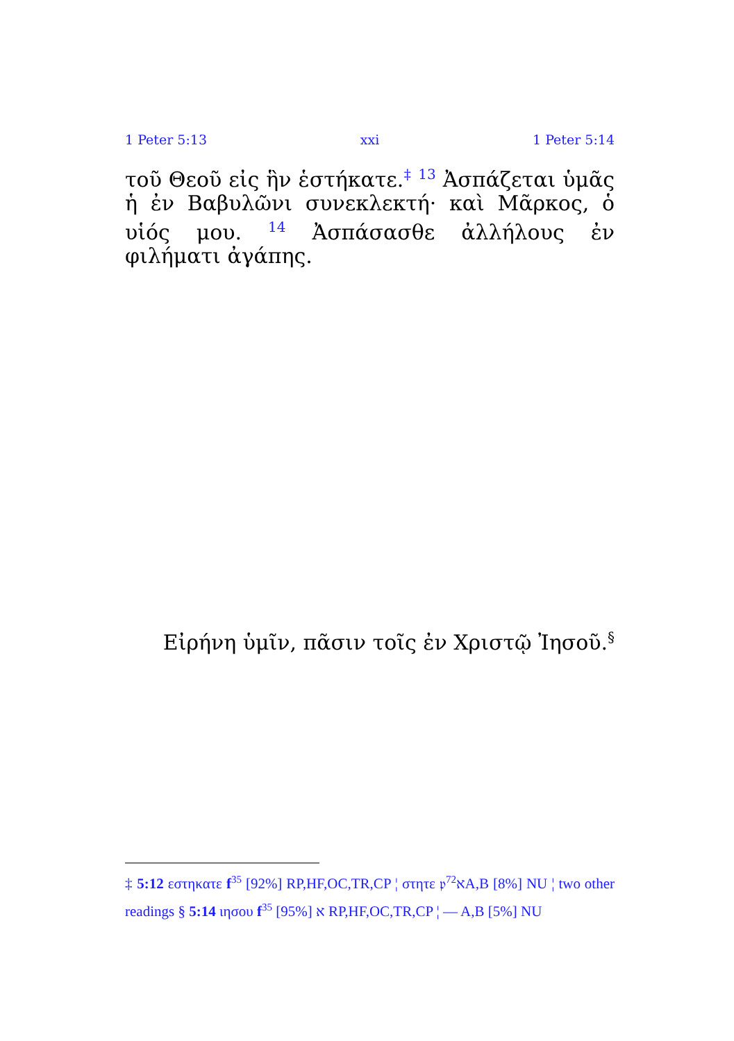1 Peter 5:13 xxi 1 Peter 5:14
τοῦ Θεοῦ εἰς ἣν ἑστήκατε.<sup>‡</sup> <sup>13</sup> Ἀσπάζεται ὑμᾶς ἡ ἐν Βαβυλῶνι συνεκλεκτή· καὶ Μᾶρκος, ὁ υἱός μου. <sup>14</sup> Ἀσπάσασθε ἀλλήλους ἐν φιλήματι ἀγάπης.
Εἰρήνη ὑμῖν, πᾶσιν τοῖς ἐν Χριστῷ Ἰησοῦ.<sup>§</sup>
‡ 5:12 εστηκατε f<sup>35</sup> [92%] RP,HF,OC,TR,CP ¦ στητε 𝔭<sup>72</sup>אA,B [8%] NU ¦ two other readings § 5:14 ιησου f<sup>35</sup> א [95%] RP,HF,OC,TR,CP ¦ — A,B [5%] NU